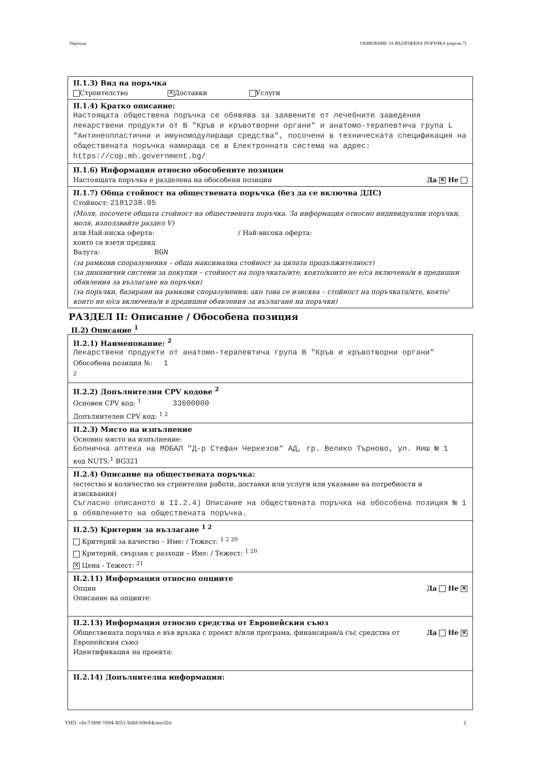Партида: ОБЯВЛЕНИЕ ЗА ВЪЗЛОЖЕНА ПОРЪЧКА (версия 7)
II.1.3) Вид на поръчка
Строителство ✕ Доставки Услуги
II.1.4) Кратко описание:
Настоящата обществена поръчка се обявява за заявените от лечебните заведения лекарствени продукти от В "Кръв и кръвотворни органи" и анатомо-терапевтича група L "Антинеопластични и имуномодулиращи средства", посочени в техническата спецификация на обществената поръчка намираща се в Електронната система на адрес: https://cop.mh.government.bg/
II.1.6) Информация относно обособените позиции
Настоящата поръчка е разделена на обособени позиции Да ✕ Не
II.1.7) Обща стойност на обществената поръчка (без да се включва ДДС)
Стойност: 2181238.05
(Моля, посочете общата стойност на обществената поръчка. За информация относно индивидуални поръчки, моля, използвайте раздел V)
или Най-ниска оферта: / Най-висока оферта:
които са взети предвид
Валута: BGN
(за рамкови споразумения – обща максимална стойност за цялата продължителност)
(за динамични системи за покупки – стойност на поръчката/ите, която/които не е/са включена/и в предишни обявления за възлагане на поръчки)
(за поръчки, базирани на рамкови споразумения; ако това се изисква – стойност на поръчката/ите, която/които не е/са включена/и в предишни обявления за възлагане на поръчки)
РАЗДЕЛ II: Описание / Обособена позиция
II.2) Описание <sup>1</sup>
II.2.1) Наименование: <sup>2</sup>
Лекарствени продукти от анатомо-терапевтича група В "Кръв и кръвотворни органи"
Обособена позиция №: 1
<sup>2</sup>
II.2.2) Допълнителни CPV кодове <sup>2</sup>
Основен CPV код: <sup>1</sup> 33600000
Допълнителен CPV код: <sup>1 2</sup>
II.2.3) Място на изпълнение
Основно място на изпълнение:
Болнична аптека на МОБАЛ "Д-р Стефан Черкезов" АД, гр. Велико Търново, ул. Ниш № 1
код NUTS:<sup>1</sup> BG321
II.2.4) Описание на обществената поръчка:
(естество и количество на строителни работи, доставки или услуги или указване на потребности и изисквания)
Съгласно описаното в II.2.4) Описание на обществената поръчка на обособена позиция № 1 в обявлението на обществената поръчка.
II.2.5) Критерии за възлагане <sup>1 2</sup>
Критерий за качество – Име: / Тежест: <sup>1 2 20</sup>
Критерий, свързан с разходи – Име: / Тежест: <sup>1 20</sup>
✕ Цена - Тежест: <sup>21</sup>
II.2.11) Информация относно опциите
Опции Да Не ✕
Описание на опциите:
II.2.13) Информация относно средства от Европейския съюз
Обществената поръчка е във връзка с проект и/или програма, финансиран/а със средства от Европейския съюз Да Не ✕
Идентификация на проекта:
II.2.14) Допълнителна информация:
УНП: cbc7369f-7d94-4f51-9dfd-69b44ceecf2e 2